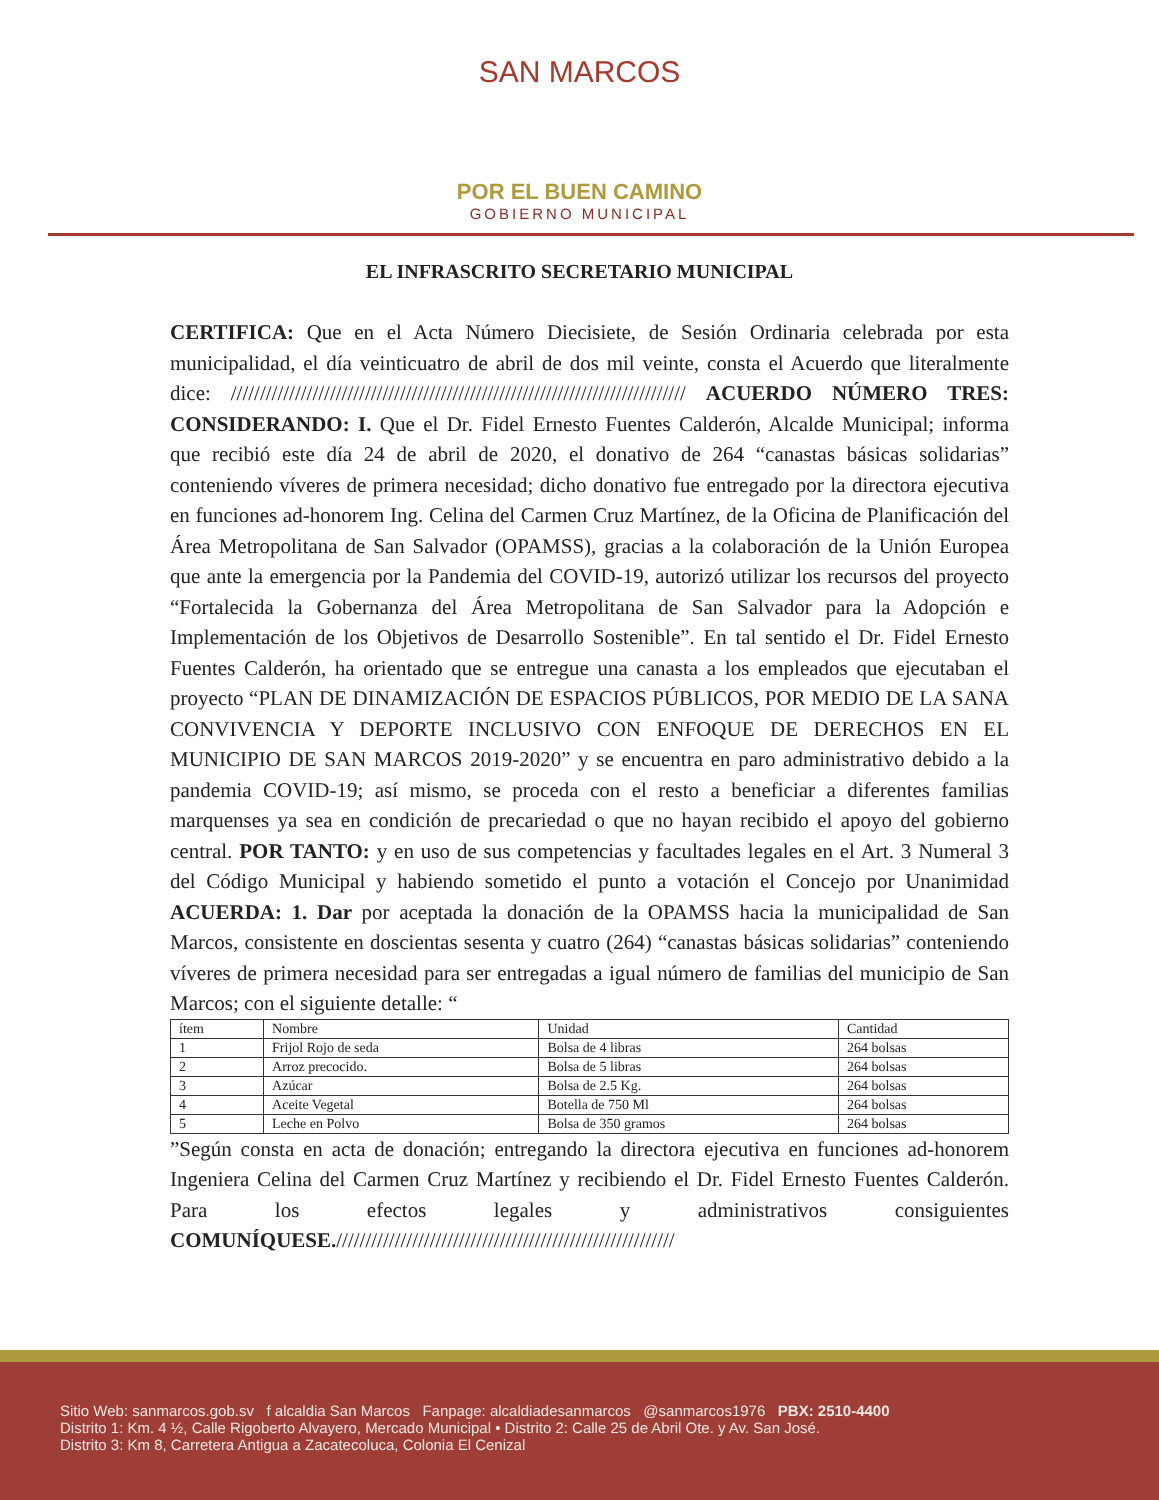SAN MARCOS
POR EL BUEN CAMINO
GOBIERNO MUNICIPAL
EL INFRASCRITO SECRETARIO MUNICIPAL
CERTIFICA: Que en el Acta Número Diecisiete, de Sesión Ordinaria celebrada por esta municipalidad, el día veinticuatro de abril de dos mil veinte, consta el Acuerdo que literalmente dice: ////////////////////////////////////////////////////////////////////////////// ACUERDO NÚMERO TRES: CONSIDERANDO: I. Que el Dr. Fidel Ernesto Fuentes Calderón, Alcalde Municipal; informa que recibió este día 24 de abril de 2020, el donativo de 264 “canastas básicas solidarias” conteniendo víveres de primera necesidad; dicho donativo fue entregado por la directora ejecutiva en funciones ad-honorem Ing. Celina del Carmen Cruz Martínez, de la Oficina de Planificación del Área Metropolitana de San Salvador (OPAMSS), gracias a la colaboración de la Unión Europea que ante la emergencia por la Pandemia del COVID-19, autorizó utilizar los recursos del proyecto “Fortalecida la Gobernanza del Área Metropolitana de San Salvador para la Adopción e Implementación de los Objetivos de Desarrollo Sostenible”. En tal sentido el Dr. Fidel Ernesto Fuentes Calderón, ha orientado que se entregue una canasta a los empleados que ejecutaban el proyecto “PLAN DE DINAMIZACIÓN DE ESPACIOS PÚBLICOS, POR MEDIO DE LA SANA CONVIVENCIA Y DEPORTE INCLUSIVO CON ENFOQUE DE DERECHOS EN EL MUNICIPIO DE SAN MARCOS 2019-2020” y se encuentra en paro administrativo debido a la pandemia COVID-19; así mismo, se proceda con el resto a beneficiar a diferentes familias marquenses ya sea en condición de precariedad o que no hayan recibido el apoyo del gobierno central. POR TANTO: y en uso de sus competencias y facultades legales en el Art. 3 Numeral 3 del Código Municipal y habiendo sometido el punto a votación el Concejo por Unanimidad ACUERDA: 1. Dar por aceptada la donación de la OPAMSS hacia la municipalidad de San Marcos, consistente en doscientas sesenta y cuatro (264) “canastas básicas solidarias” conteniendo víveres de primera necesidad para ser entregadas a igual número de familias del municipio de San Marcos; con el siguiente detalle: “
| ítem | Nombre | Unidad | Cantidad |
| 1 | Frijol Rojo de seda | Bolsa de 4 libras | 264 bolsas |
| 2 | Arroz precocido. | Bolsa de 5 libras | 264 bolsas |
| 3 | Azúcar | Bolsa de 2.5 Kg. | 264 bolsas |
| 4 | Aceite Vegetal | Botella de 750 Ml | 264 bolsas |
| 5 | Leche en Polvo | Bolsa de 350 gramos | 264 bolsas |
”Según consta en acta de donación; entregando la directora ejecutiva en funciones ad-honorem Ingeniera Celina del Carmen Cruz Martínez y recibiendo el Dr. Fidel Ernesto Fuentes Calderón. Para los efectos legales y administrativos consiguientes COMUNÍQUESE.//////////////////////////////////////////////////////////
Sitio Web: sanmarcos.gob.sv f alcaldia San Marcos Fanpage: alcaldiadesanmarcos @sanmarcos1976 PBX: 2510-4400
Distrito 1: Km. 4 ½, Calle Rigoberto Alvayero, Mercado Municipal • Distrito 2: Calle 25 de Abril Ote. y Av. San José.
Distrito 3: Km 8, Carretera Antigua a Zacatecoluca, Colonia El Cenizal